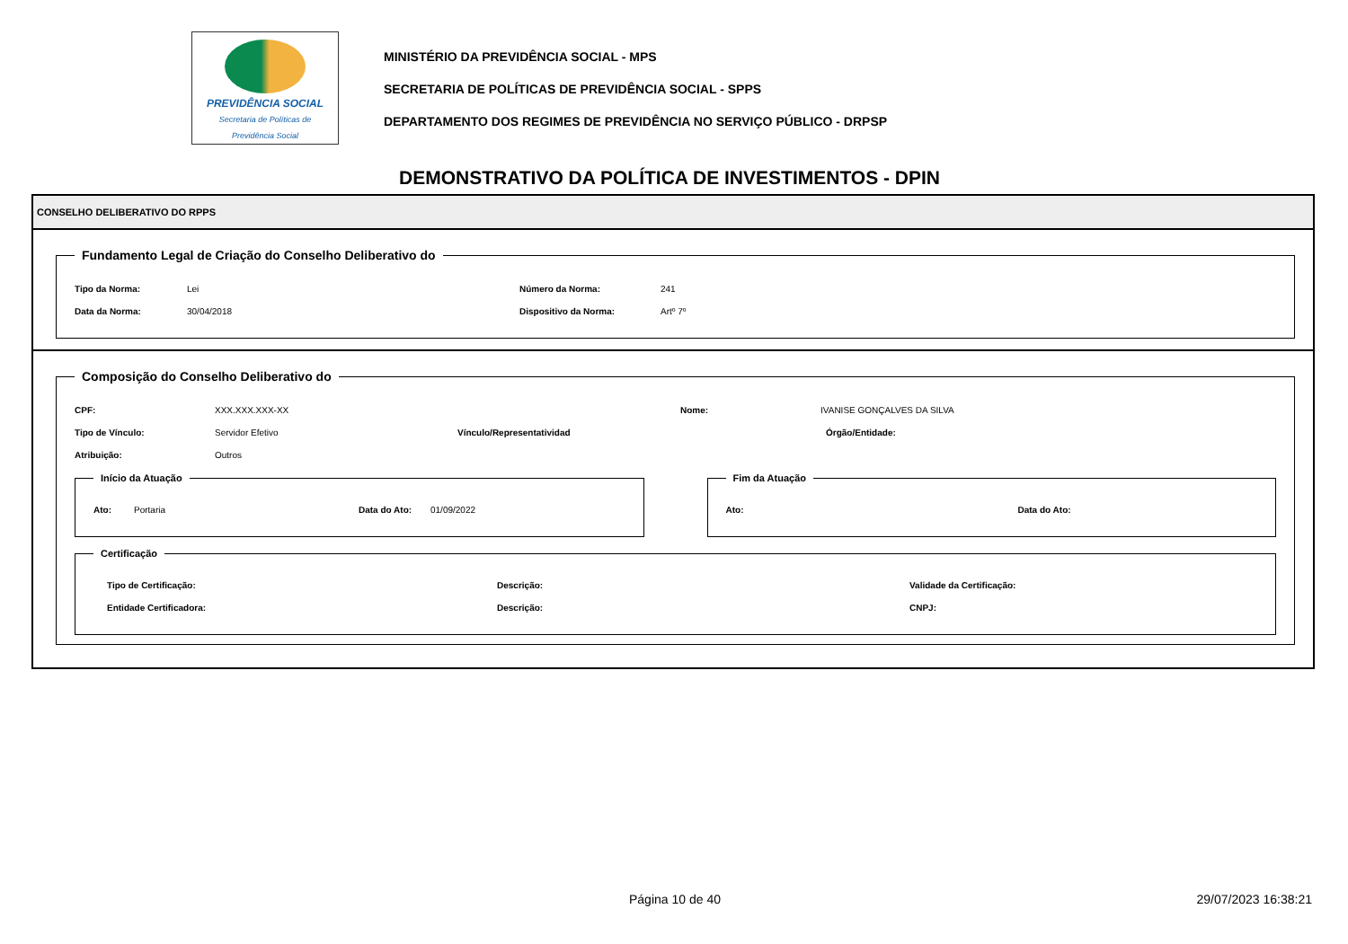PREVIDÊNCIA SOCIAL
Secretaria de Políticas de
Previdência Social
MINISTÉRIO DA PREVIDÊNCIA SOCIAL - MPS
SECRETARIA DE POLÍTICAS DE PREVIDÊNCIA SOCIAL - SPPS
DEPARTAMENTO DOS REGIMES DE PREVIDÊNCIA NO SERVIÇO PÚBLICO - DRPSP
DEMONSTRATIVO DA POLÍTICA DE INVESTIMENTOS - DPIN
CONSELHO DELIBERATIVO DO RPPS
Fundamento Legal de Criação do Conselho Deliberativo do
Tipo da Norma: Lei Número da Norma: 241
Data da Norma: 30/04/2018 Dispositivo da Norma: Artº 7º
Composição do Conselho Deliberativo do
CPF: XXX.XXX.XXX-XX Nome: IVANISE GONÇALVES DA SILVA
Tipo de Vínculo: Servidor Efetivo Vínculo/Representatividad Órgão/Entidade:
Atribuição: Outros
Início da Atuação
Ato: Portaria Data do Ato: 01/09/2022
Fim da Atuação
Ato: Data do Ato:
Certificação
Tipo de Certificação: Descrição: Validade da Certificação:
Entidade Certificadora: Descrição: CNPJ:
Página 10 de 40 29/07/2023 16:38:21